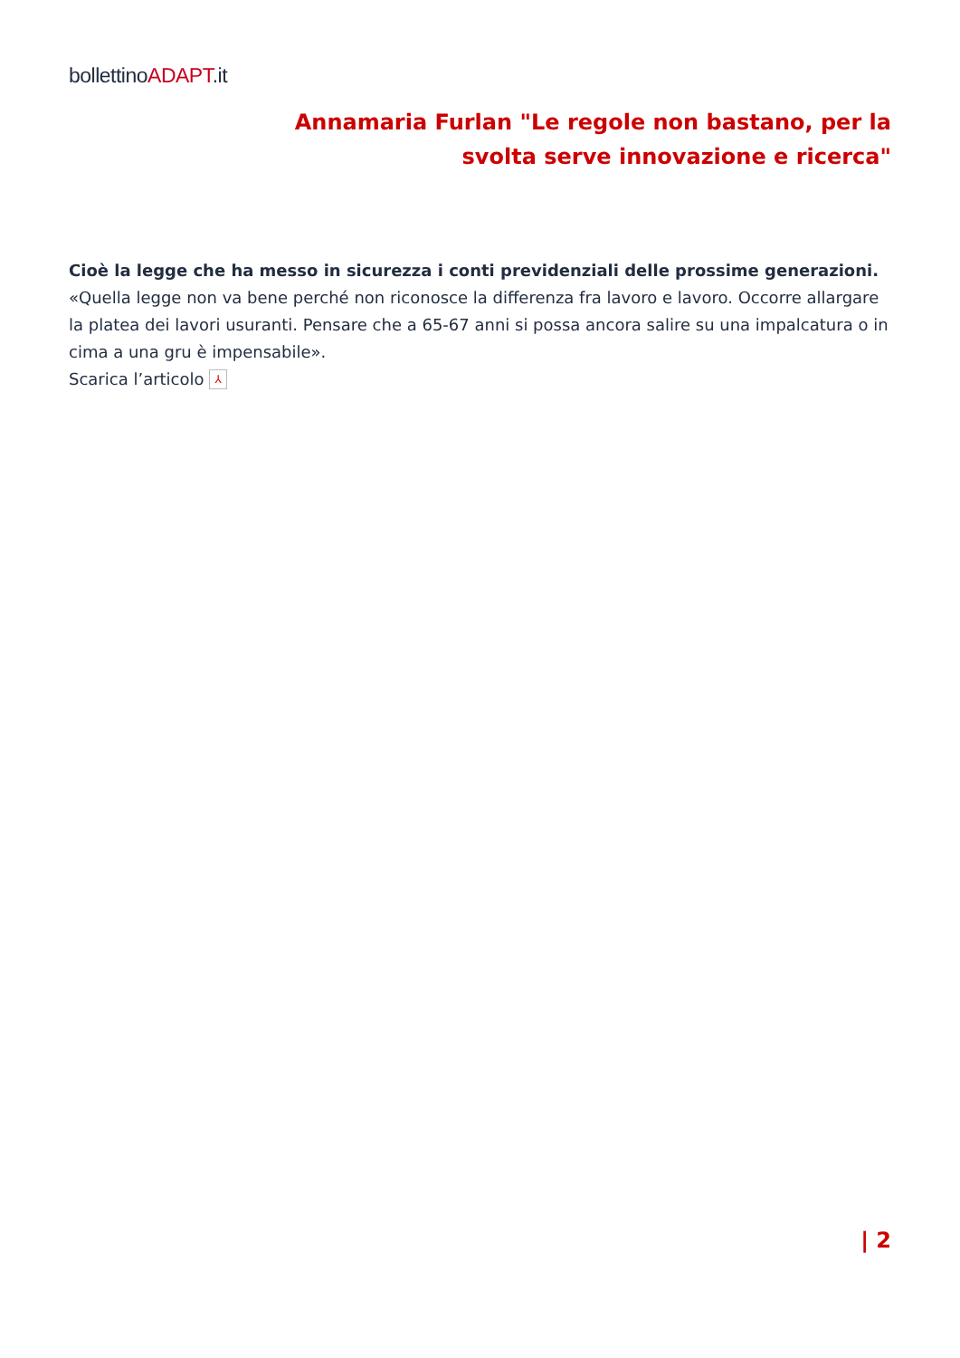bollettinoADAPT.it
Annamaria Furlan "Le regole non bastano, per la svolta serve innovazione e ricerca"
Cioè la legge che ha messo in sicurezza i conti previdenziali delle prossime generazioni.
«Quella legge non va bene perché non riconosce la differenza fra lavoro e lavoro. Occorre allargare la platea dei lavori usuranti. Pensare che a 65-67 anni si possa ancora salire su una impalcatura o in cima a una gru è impensabile».
Scarica l’articolo ⅄
| 2